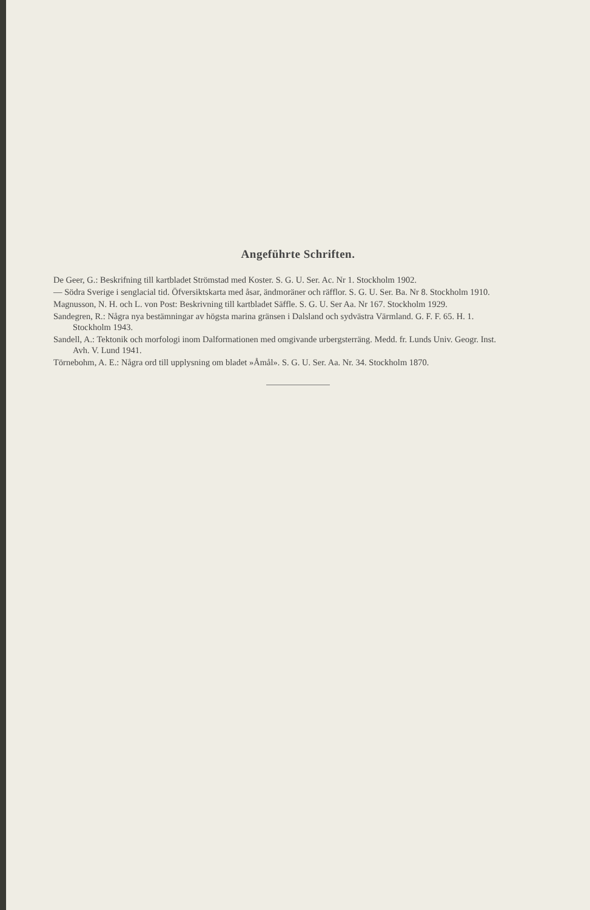Angeführte Schriften.
De Geer, G.: Beskrifning till kartbladet Strömstad med Koster. S. G. U. Ser. Ac. Nr 1. Stockholm 1902.
— Södra Sverige i senglacial tid. Öfversiktskarta med åsar, ändmoräner och räfflor. S. G. U. Ser. Ba. Nr 8. Stockholm 1910.
Magnusson, N. H. och L. von Post: Beskrivning till kartbladet Säffle. S. G. U. Ser Aa. Nr 167. Stockholm 1929.
Sandegren, R.: Några nya bestämningar av högsta marina gränsen i Dalsland och sydvästra Värmland. G. F. F. 65. H. 1. Stockholm 1943.
Sandell, A.: Tektonik och morfologi inom Dalformationen med omgivande urbergsterräng. Medd. fr. Lunds Univ. Geogr. Inst. Avh. V. Lund 1941.
Törnebohm, A. E.: Några ord till upplysning om bladet »Åmål». S. G. U. Ser. Aa. Nr. 34. Stockholm 1870.